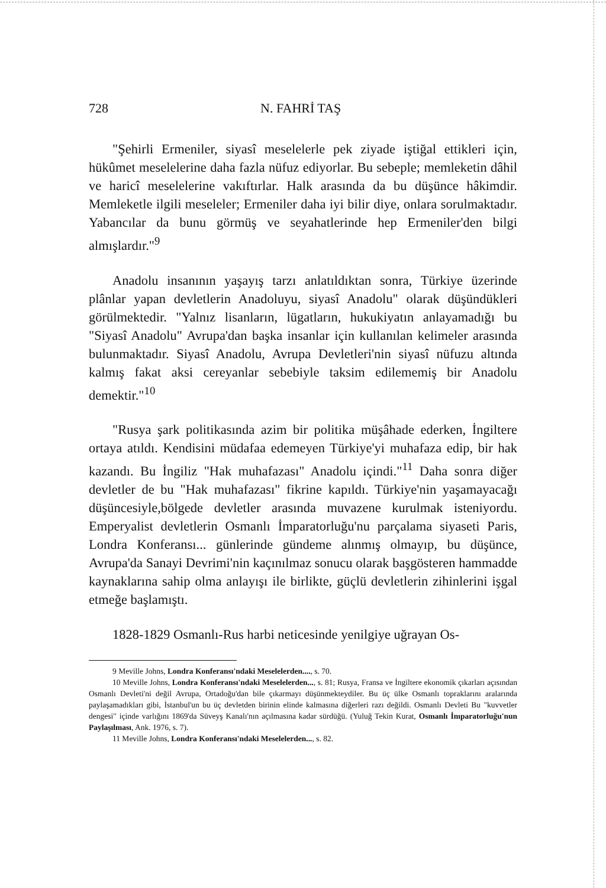728 N. FAHRİ TAŞ
"Şehirli Ermeniler, siyasî meselelerle pek ziyade iştiğal ettikleri için, hükûmet meselelerine daha fazla nüfuz ediyorlar. Bu sebeple; memleketin dâhil ve haricî meselelerine vakıftırlar. Halk arasında da bu düşünce hâkimdir. Memleketle ilgili meseleler; Ermeniler daha iyi bilir diye, onlara sorulmaktadır. Yabancılar da bunu görmüş ve seyahatlerinde hep Ermeniler'den bilgi almışlardır."<sup>9</sup>
Anadolu insanının yaşayış tarzı anlatıldıktan sonra, Türkiye üzerinde plânlar yapan devletlerin Anadoluyu, siyasî Anadolu" olarak düşündükleri görülmektedir. "Yalnız lisanların, lügatların, hukukiyatın anlayamadığı bu "Siyasî Anadolu" Avrupa'dan başka insanlar için kullanılan kelimeler arasında bulunmaktadır. Siyasî Anadolu, Avrupa Devletleri'nin siyasî nüfuzu altında kalmış fakat aksi cereyanlar sebebiyle taksim edilememiş bir Anadolu demektir."<sup>10</sup>
"Rusya şark politikasında azim bir politika müşâhade ederken, İngiltere ortaya atıldı. Kendisini müdafaa edemeyen Türkiye'yi muhafaza edip, bir hak kazandı. Bu İngiliz "Hak muhafazası" Anadolu içindi."<sup>11</sup> Daha sonra diğer devletler de bu "Hak muhafazası" fikrine kapıldı. Türkiye'nin yaşamayacağı düşüncesiyle,bölgede devletler arasında muvazene kurulmak isteniyordu. Emperyalist devletlerin Osmanlı İmparatorluğu'nu parçalama siyaseti Paris, Londra Konferansı... günlerinde gündeme alınmış olmayıp, bu düşünce, Avrupa'da Sanayi Devrimi'nin kaçınılmaz sonucu olarak başgösteren hammadde kaynaklarına sahip olma anlayışı ile birlikte, güçlü devletlerin zihinlerini işgal etmeğe başlamıştı.
1828-1829 Osmanlı-Rus harbi neticesinde yenilgiye uğrayan Os-
9 Meville Johns, Londra Konferansı'ndaki Meselelerden...., s. 70.
10 Meville Johns, Londra Konferansı'ndaki Meselelerden..., s. 81; Rusya, Fransa ve İngiltere ekonomik çıkarları açısından Osmanlı Devleti'ni değil Avrupa, Ortadoğu'dan bile çıkarmayı düşünmekteydiler. Bu üç ülke Osmanlı topraklarını aralarında paylaşamadıkları gibi, İstanbul'un bu üç devletden birinin elinde kalmasına diğerleri razı değildi. Osmanlı Devleti Bu "kuvvetler dengesi" içinde varlığını 1869'da Süveyş Kanalı'nın açılmasına kadar sürdüğü. (Yuluğ Tekin Kurat, Osmanlı İmparatorluğu'nun Paylaşılması, Ank. 1976, s. 7).
11 Meville Johns, Londra Konferansı'ndaki Meselelerden..., s. 82.